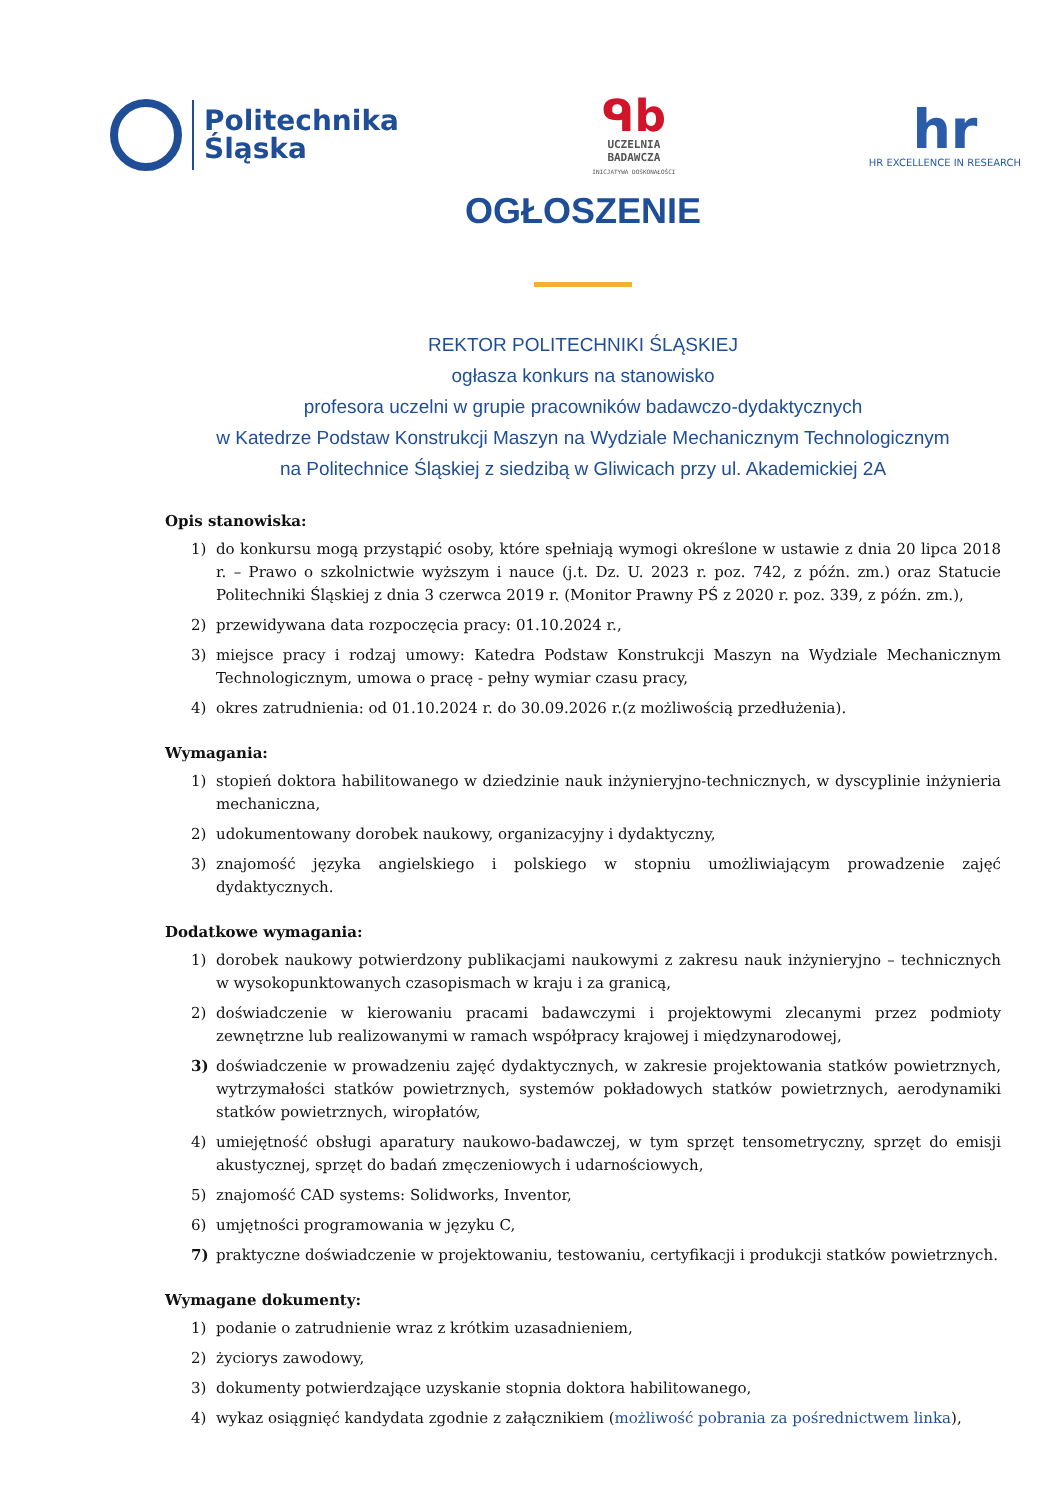Politechnika
Śląska
ᑫb
UCZELNIA
BADAWCZA
INICJATYWA DOSKONAŁOŚCI
hr
HR EXCELLENCE IN RESEARCH
OGŁOSZENIE
REKTOR POLITECHNIKI ŚLĄSKIEJ
ogłasza konkurs na stanowisko
profesora uczelni w grupie pracowników badawczo-dydaktycznych
w Katedrze Podstaw Konstrukcji Maszyn na Wydziale Mechanicznym Technologicznym
na Politechnice Śląskiej z siedzibą w Gliwicach przy ul. Akademickiej 2A
Opis stanowiska:
1) do konkursu mogą przystąpić osoby, które spełniają wymogi określone w ustawie z dnia 20 lipca 2018 r. – Prawo o szkolnictwie wyższym i nauce (j.t. Dz. U. 2023 r. poz. 742, z późn. zm.) oraz Statucie Politechniki Śląskiej z dnia 3 czerwca 2019 r. (Monitor Prawny PŚ z 2020 r. poz. 339, z późn. zm.),
2) przewidywana data rozpoczęcia pracy: 01.10.2024 r.,
3) miejsce pracy i rodzaj umowy: Katedra Podstaw Konstrukcji Maszyn na Wydziale Mechanicznym Technologicznym, umowa o pracę - pełny wymiar czasu pracy,
4) okres zatrudnienia: od 01.10.2024 r. do 30.09.2026 r.(z możliwością przedłużenia).
Wymagania:
1) stopień doktora habilitowanego w dziedzinie nauk inżynieryjno-technicznych, w dyscyplinie inżynieria mechaniczna,
2) udokumentowany dorobek naukowy, organizacyjny i dydaktyczny,
3) znajomość języka angielskiego i polskiego w stopniu umożliwiającym prowadzenie zajęć dydaktycznych.
Dodatkowe wymagania:
1) dorobek naukowy potwierdzony publikacjami naukowymi z zakresu nauk inżynieryjno – technicznych w wysokopunktowanych czasopismach w kraju i za granicą,
2) doświadczenie w kierowaniu pracami badawczymi i projektowymi zlecanymi przez podmioty zewnętrzne lub realizowanymi w ramach współpracy krajowej i międzynarodowej,
3) doświadczenie w prowadzeniu zajęć dydaktycznych, w zakresie projektowania statków powietrznych, wytrzymałości statków powietrznych, systemów pokładowych statków powietrznych, aerodynamiki statków powietrznych, wiropłatów,
4) umiejętność obsługi aparatury naukowo-badawczej, w tym sprzęt tensometryczny, sprzęt do emisji akustycznej, sprzęt do badań zmęczeniowych i udarnościowych,
5) znajomość CAD systems: Solidworks, Inventor,
6) umjętności programowania w języku C,
7) praktyczne doświadczenie w projektowaniu, testowaniu, certyfikacji i produkcji statków powietrznych.
Wymagane dokumenty:
1) podanie o zatrudnienie wraz z krótkim uzasadnieniem,
2) życiorys zawodowy,
3) dokumenty potwierdzające uzyskanie stopnia doktora habilitowanego,
4) wykaz osiągnięć kandydata zgodnie z załącznikiem (możliwość pobrania za pośrednictwem linka),